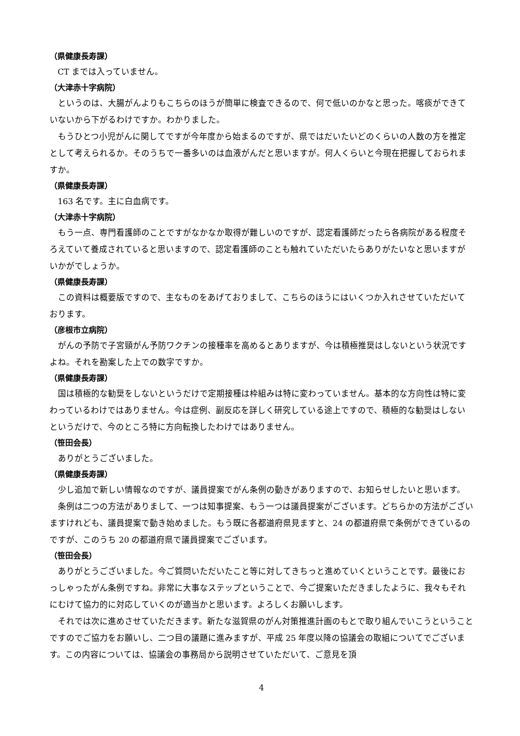（県健康長寿課）
CT までは入っていません。
（大津赤十字病院）
というのは、大腸がんよりもこちらのほうが簡単に検査できるので、何で低いのかなと思った。喀痰ができていないから下がるわけですか。わかりました。
もうひとつ小児がんに関してですが今年度から始まるのですが、県ではだいたいどのくらいの人数の方を推定として考えられるか。そのうちで一番多いのは血液がんだと思いますが。何人くらいと今現在把握しておられますか。
（県健康長寿課）
163 名です。主に白血病です。
（大津赤十字病院）
もう一点、専門看護師のことですがなかなか取得が難しいのですが、認定看護師だったら各病院がある程度そろえていて養成されていると思いますので、認定看護師のことも触れていただいたらありがたいなと思いますがいかがでしょうか。
（県健康長寿課）
この資料は概要版ですので、主なものをあげておりまして、こちらのほうにはいくつか入れさせていただいております。
（彦根市立病院）
がんの予防で子宮頸がん予防ワクチンの接種率を高めるとありますが、今は積極推奨はしないという状況ですよね。それを勘案した上での数字ですか。
（県健康長寿課）
国は積極的な勧奨をしないというだけで定期接種は枠組みは特に変わっていません。基本的な方向性は特に変わっているわけではありません。今は症例、副反応を詳しく研究している途上ですので、積極的な勧奨はしないというだけで、今のところ特に方向転換したわけではありません。
（笹田会長）
ありがとうございました。
（県健康長寿課）
少し追加で新しい情報なのですが、議員提案でがん条例の動きがありますので、お知らせしたいと思います。
条例は二つの方法がありまして、一つは知事提案、もう一つは議員提案がございます。どちらかの方法がございますけれども、議員提案で動き始めました。もう既に各都道府県見ますと、24 の都道府県で条例ができているのですが、このうち 20 の都道府県で議員提案でございます。
（笹田会長）
ありがとうございました。今ご質問いただいたこと等に対してきちっと進めていくということです。最後におっしゃったがん条例ですね。非常に大事なステップということで、今ご提案いただきましたように、我々もそれにむけて協力的に対応していくのが適当かと思います。よろしくお願いします。
それでは次に進めさせていただきます。新たな滋賀県のがん対策推進計画のもとで取り組んでいこうということですのでご協力をお願いし、二つ目の議題に進みますが、平成 25 年度以降の協議会の取組についてでございます。この内容については、協議会の事務局から説明させていただいて、ご意見を頂
4